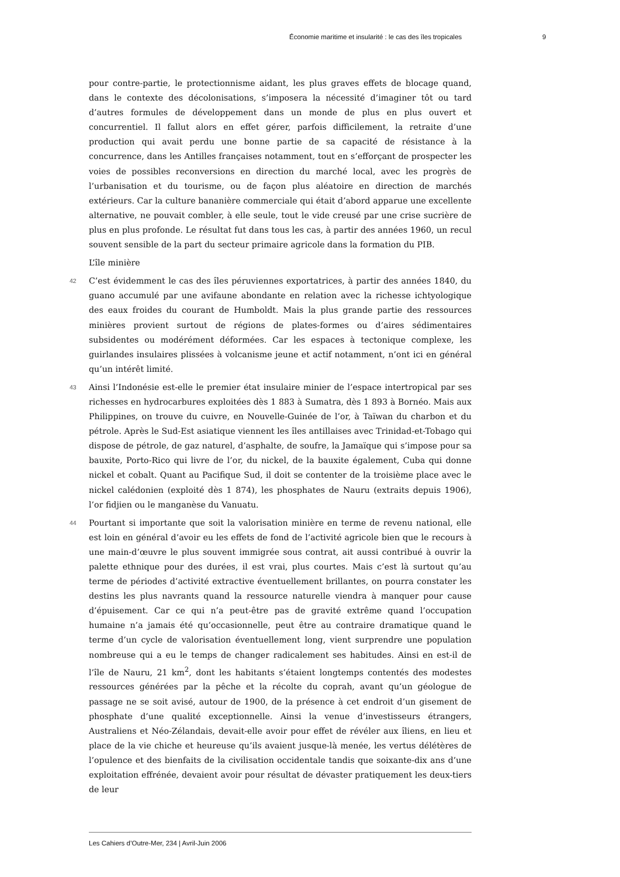Économie maritime et insularité : le cas des îles tropicales 9
pour contre-partie, le protectionnisme aidant, les plus graves effets de blocage quand, dans le contexte des décolonisations, s’imposera la nécessité d’imaginer tôt ou tard d’autres formules de développement dans un monde de plus en plus ouvert et concurrentiel. Il fallut alors en effet gérer, parfois difficilement, la retraite d’une production qui avait perdu une bonne partie de sa capacité de résistance à la concurrence, dans les Antilles françaises notamment, tout en s’efforçant de prospecter les voies de possibles reconversions en direction du marché local, avec les progrès de l’urbanisation et du tourisme, ou de façon plus aléatoire en direction de marchés extérieurs. Car la culture bananière commerciale qui était d’abord apparue une excellente alternative, ne pouvait combler, à elle seule, tout le vide creusé par une crise sucrière de plus en plus profonde. Le résultat fut dans tous les cas, à partir des années 1960, un recul souvent sensible de la part du secteur primaire agricole dans la formation du PIB.
L’île minière
42 C’est évidemment le cas des îles péruviennes exportatrices, à partir des années 1840, du guano accumulé par une avifaune abondante en relation avec la richesse ichtyologique des eaux froides du courant de Humboldt. Mais la plus grande partie des ressources minières provient surtout de régions de plates-formes ou d’aires sédimentaires subsidentes ou modérément déformées. Car les espaces à tectonique complexe, les guirlandes insulaires plissées à volcanisme jeune et actif notamment, n’ont ici en général qu’un intérêt limité.
43 Ainsi l’Indonésie est-elle le premier état insulaire minier de l’espace intertropical par ses richesses en hydrocarbures exploitées dès 1 883 à Sumatra, dès 1 893 à Bornéo. Mais aux Philippines, on trouve du cuivre, en Nouvelle-Guinée de l’or, à Taïwan du charbon et du pétrole. Après le Sud-Est asiatique viennent les îles antillaises avec Trinidad-et-Tobago qui dispose de pétrole, de gaz naturel, d’asphalte, de soufre, la Jamaïque qui s’impose pour sa bauxite, Porto-Rico qui livre de l’or, du nickel, de la bauxite également, Cuba qui donne nickel et cobalt. Quant au Pacifique Sud, il doit se contenter de la troisième place avec le nickel calédonien (exploité dès 1 874), les phosphates de Nauru (extraits depuis 1906), l’or fidjien ou le manganèse du Vanuatu.
44 Pourtant si importante que soit la valorisation minière en terme de revenu national, elle est loin en général d’avoir eu les effets de fond de l’activité agricole bien que le recours à une main-d’œuvre le plus souvent immigrée sous contrat, ait aussi contribué à ouvrir la palette ethnique pour des durées, il est vrai, plus courtes. Mais c’est là surtout qu’au terme de périodes d’activité extractive éventuellement brillantes, on pourra constater les destins les plus navrants quand la ressource naturelle viendra à manquer pour cause d’épuisement. Car ce qui n’a peut-être pas de gravité extrême quand l’occupation humaine n’a jamais été qu’occasionnelle, peut être au contraire dramatique quand le terme d’un cycle de valorisation éventuellement long, vient surprendre une population nombreuse qui a eu le temps de changer radicalement ses habitudes. Ainsi en est-il de l’île de Nauru, 21 km<sup>2</sup>, dont les habitants s’étaient longtemps contentés des modestes ressources générées par la pêche et la récolte du coprah, avant qu’un géologue de passage ne se soit avisé, autour de 1900, de la présence à cet endroit d’un gisement de phosphate d’une qualité exceptionnelle. Ainsi la venue d’investisseurs étrangers, Australiens et Néo-Zélandais, devait-elle avoir pour effet de révéler aux îliens, en lieu et place de la vie chiche et heureuse qu’ils avaient jusque-là menée, les vertus délétères de l’opulence et des bienfaits de la civilisation occidentale tandis que soixante-dix ans d’une exploitation effrénée, devaient avoir pour résultat de dévaster pratiquement les deux-tiers de leur
Les Cahiers d’Outre-Mer, 234 | Avril-Juin 2006